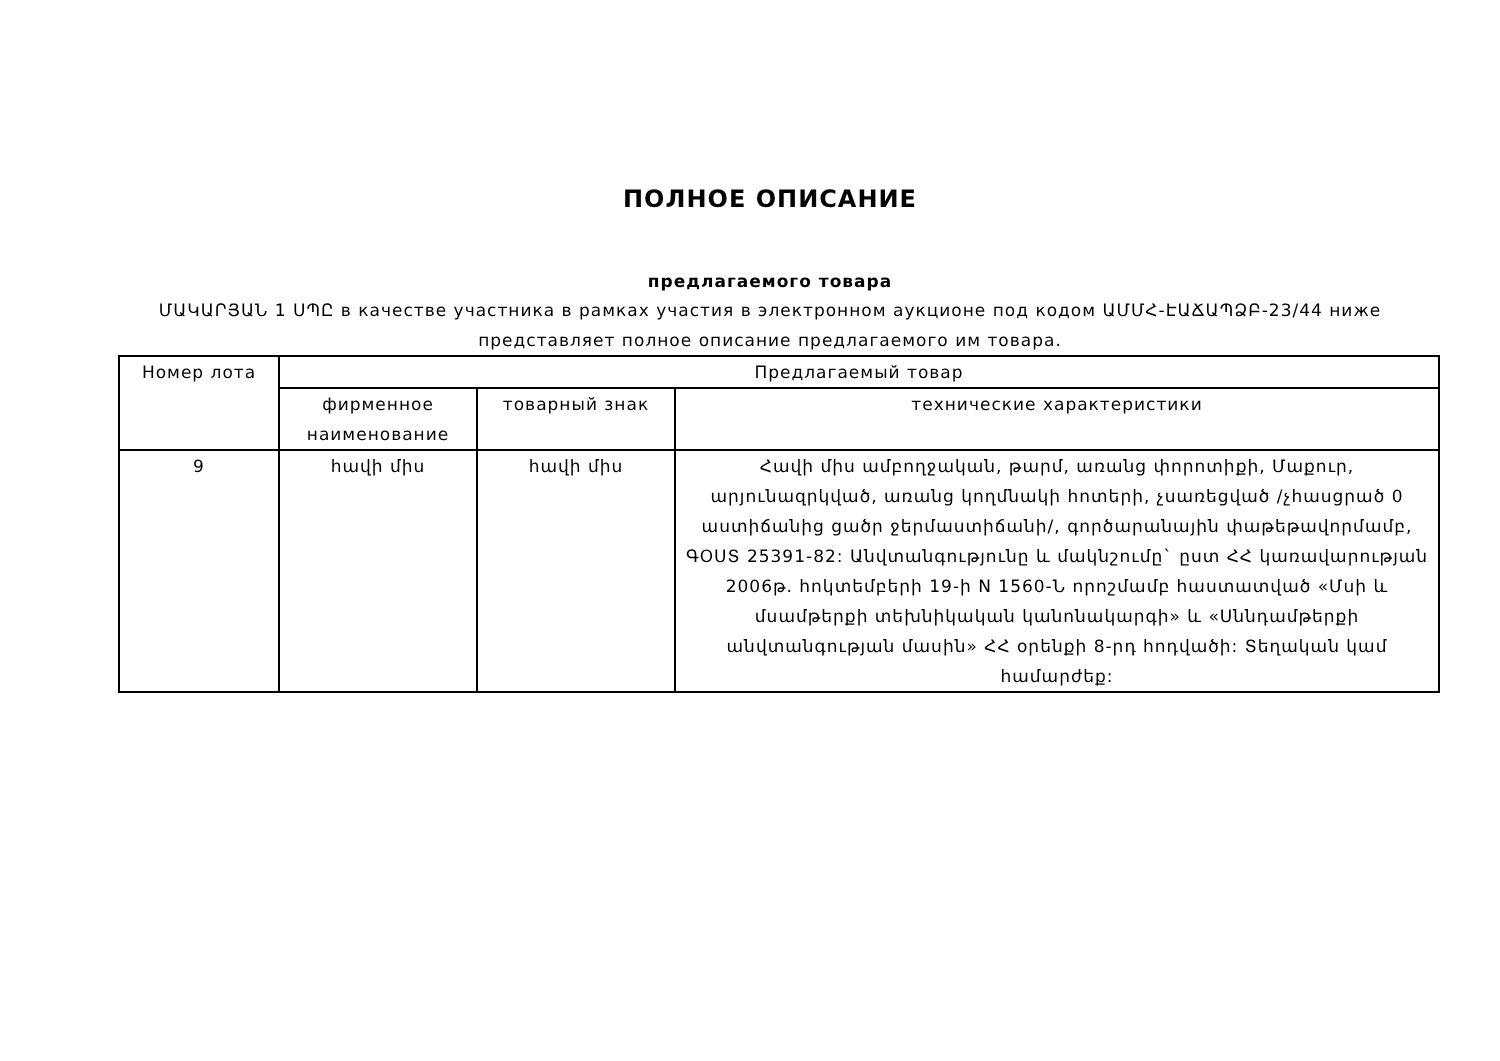ПОЛНОЕ ОПИСАНИЕ
предлагаемого товара
ՄԱԿԱՐՅԱՆ 1 ՍՊԸ в качестве участника в рамках участия в электронном аукционе под кодом ԱՄՄՀ-ԷԱՃԱՊՁԲ-23/44 ниже представляет полное описание предлагаемого им товара.
| Номер лота | Предлагаемый товар | | |
| --- | --- | --- | --- |
| | фирменное наименование | товарный знак | технические характеристики |
| 9 | հավի միս | հավի միս | Հավի միս ամբողջական, թարմ, առանց փորոտիքի, Մաքուր, արյունազրկված, առանց կողմնակի հոտերի, չսառեցված /չհասցրած 0 աստիճանից ցածր ջերմաստիճանի/, գործարանային փաթեթավորմամբ, ԳՕՍՏ 25391-82: Անվտանգությունը և մակնշումը` ըստ ՀՀ կառավարության 2006թ. հոկտեմբերի 19-ի N 1560-Ն որոշմամբ հաստատված «Մսի և մսամթերքի տեխնիկական կանոնակարգի» և «Սննդամթերքի անվտանգության մասին» ՀՀ օրենքի 8-րդ հոդվածի: Տեղական կամ համարժեք: |